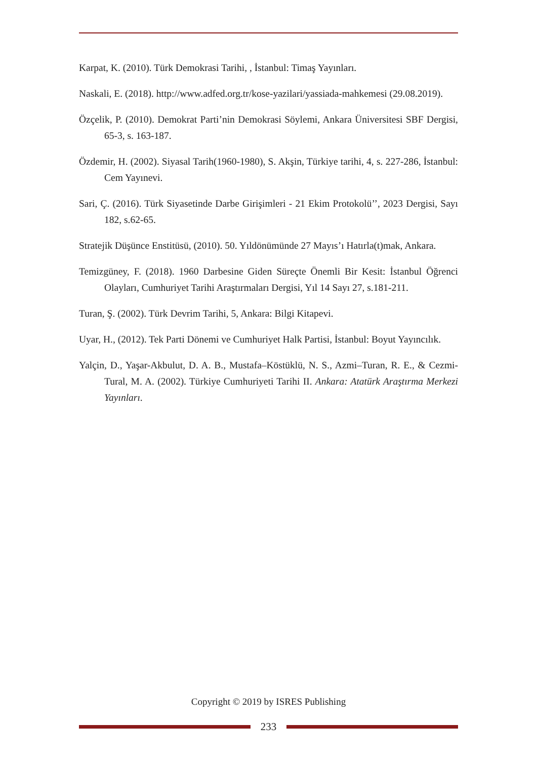Karpat, K. (2010). Türk Demokrasi Tarihi, , İstanbul: Timaş Yayınları.
Naskali, E. (2018). http://www.adfed.org.tr/kose-yazilari/yassiada-mahkemesi (29.08.2019).
Özçelik, P. (2010). Demokrat Parti’nin Demokrasi Söylemi, Ankara Üniversitesi SBF Dergisi, 65-3, s. 163-187.
Özdemir, H. (2002). Siyasal Tarih(1960-1980), S. Akşin, Türkiye tarihi, 4, s. 227-286, İstanbul: Cem Yayınevi.
Sari, Ç. (2016). Türk Siyasetinde Darbe Girişimleri - 21 Ekim Protokolü’’, 2023 Dergisi, Sayı 182, s.62-65.
Stratejik Düşünce Enstitüsü, (2010). 50. Yıldönümünde 27 Mayıs’ı Hatırla(t)mak, Ankara.
Temizgüney, F. (2018). 1960 Darbesine Giden Süreçte Önemli Bir Kesit: İstanbul Öğrenci Olayları, Cumhuriyet Tarihi Araştırmaları Dergisi, Yıl 14 Sayı 27, s.181-211.
Turan, Ş. (2002). Türk Devrim Tarihi, 5, Ankara: Bilgi Kitapevi.
Uyar, H., (2012). Tek Parti Dönemi ve Cumhuriyet Halk Partisi, İstanbul: Boyut Yayıncılık.
Yalçin, D., Yaşar-Akbulut, D. A. B., Mustafa–Köstüklü, N. S., Azmi–Turan, R. E., & Cezmi-Tural, M. A. (2002). Türkiye Cumhuriyeti Tarihi II. Ankara: Atatürk Araştırma Merkezi Yayınları.
Copyright © 2019 by ISRES Publishing
233